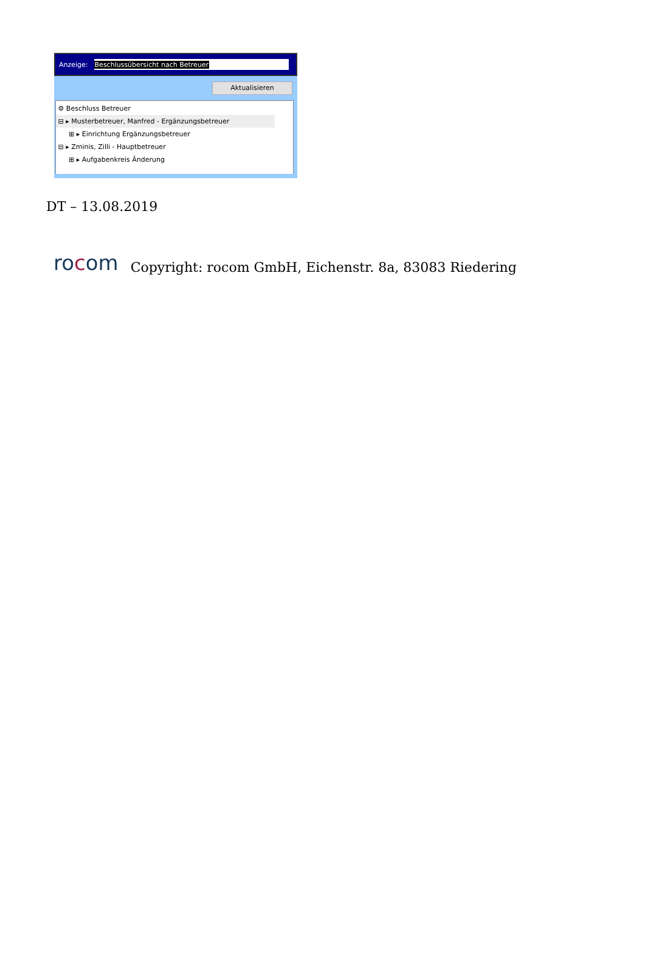Anzeige:
Beschlussübersicht nach Betreuer
Aktualisieren
⚙ Beschluss Betreuer
⊟ ▸ Musterbetreuer, Manfred - Ergänzungsbetreuer
⊞ ▸ Einrichtung Ergänzungsbetreuer
⊟ ▸ Zminis, Zilli - Hauptbetreuer
⊞ ▸ Aufgabenkreis Änderung
DT – 13.08.2019
rocom Copyright: rocom GmbH, Eichenstr. 8a, 83083 Riedering